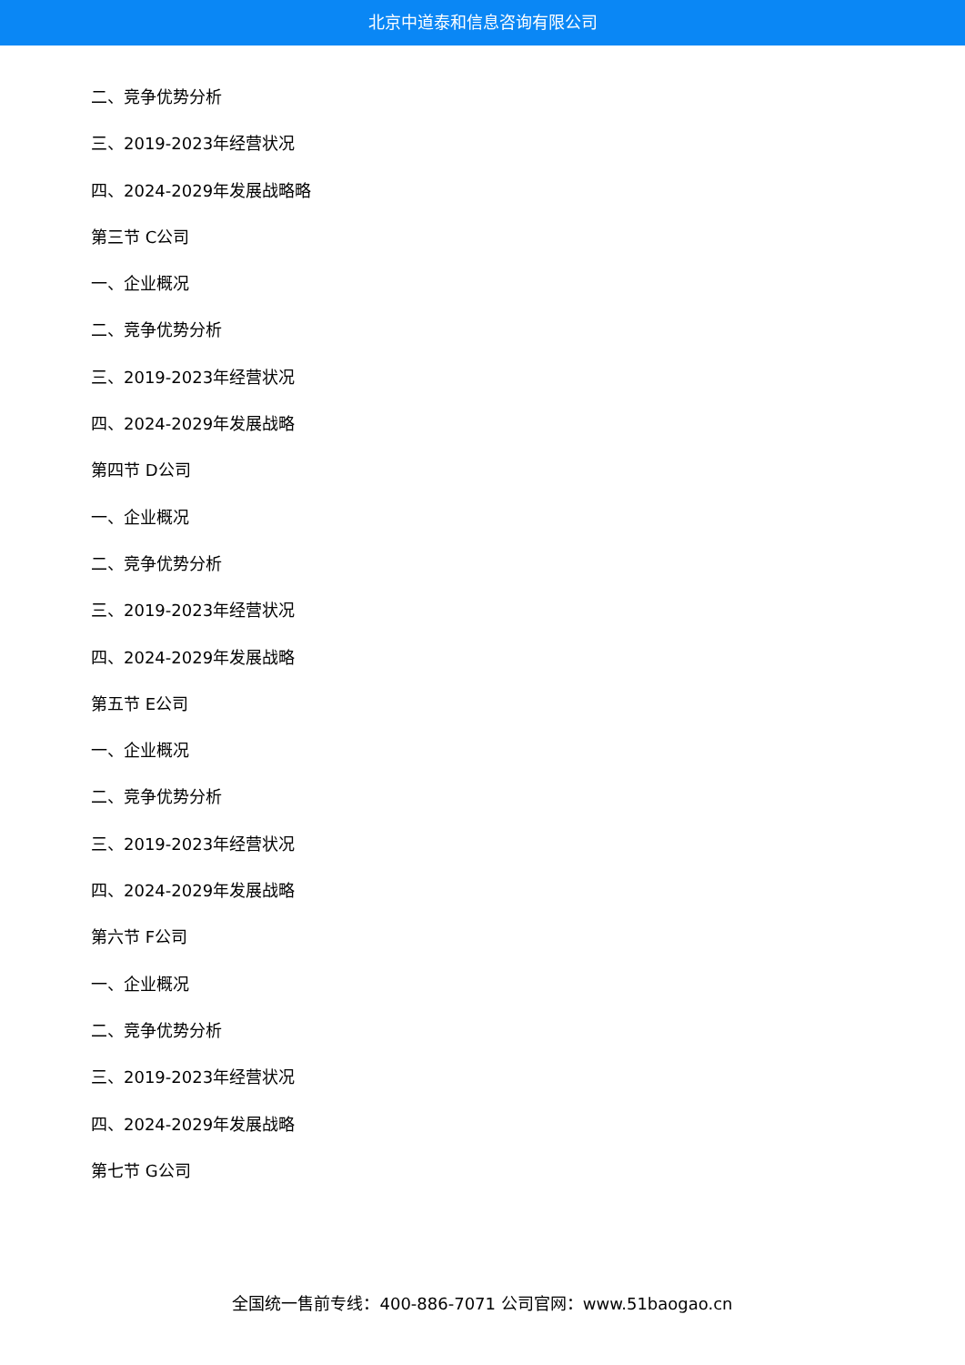北京中道泰和信息咨询有限公司
二、竞争优势分析
三、2019-2023年经营状况
四、2024-2029年发展战略略
第三节 C公司
一、企业概况
二、竞争优势分析
三、2019-2023年经营状况
四、2024-2029年发展战略
第四节 D公司
一、企业概况
二、竞争优势分析
三、2019-2023年经营状况
四、2024-2029年发展战略
第五节 E公司
一、企业概况
二、竞争优势分析
三、2019-2023年经营状况
四、2024-2029年发展战略
第六节 F公司
一、企业概况
二、竞争优势分析
三、2019-2023年经营状况
四、2024-2029年发展战略
第七节 G公司
全国统一售前专线：400-886-7071 公司官网：www.51baogao.cn